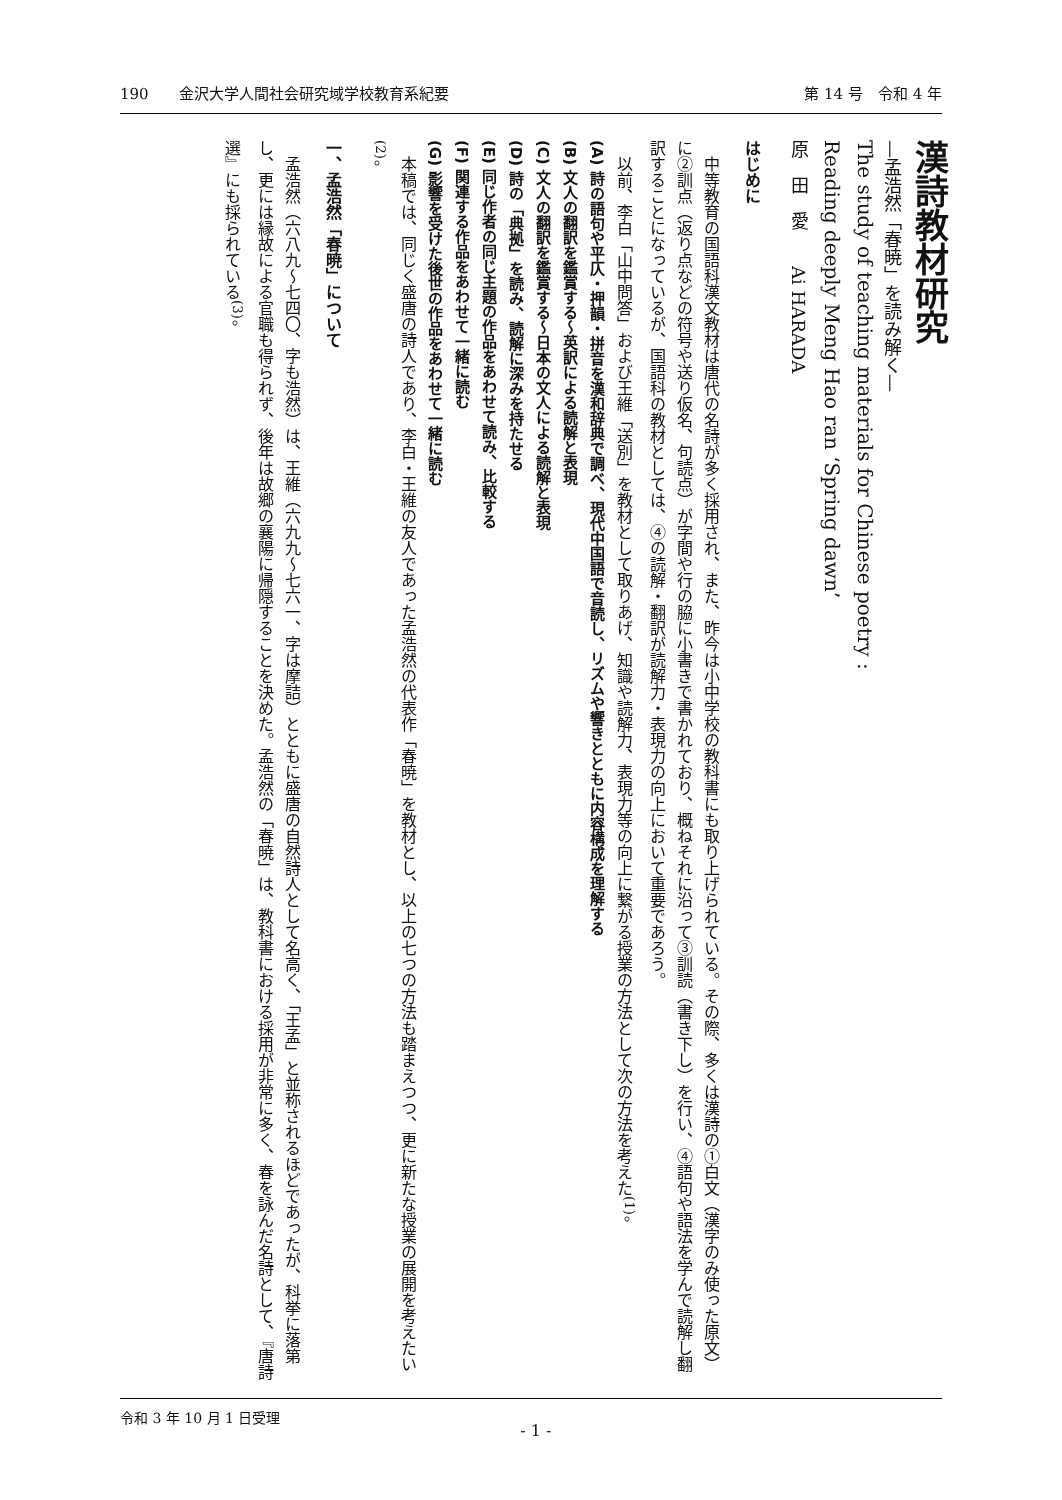190　　金沢大学人間社会研究域学校教育系紀要 第 14 号　令和 4 年
漢詩教材研究
—孟浩然「春暁」を読み解く—
The study of teaching materials for Chinese poetry :
Reading deeply Meng Hao ran ‘Spring dawn’
原　田　愛　　Ai HARADA
はじめに
中等教育の国語科漢文教材は唐代の名詩が多く採用され、また、昨今は小中学校の教科書にも取り上げられている。その際、多くは漢詩の①白文（漢字のみ使った原文）に②訓点（返り点などの符号や送り仮名、句読点）が字間や行の脇に小書きで書かれており、概ねそれに沿って③訓読（書き下し）を行い、④語句や語法を学んで読解し翻訳することになっているが、国語科の教材としては、④の読解・翻訳が読解力・表現力の向上において重要であろう。
以前、李白「山中問答」および王維「送別」を教材として取りあげ、知識や読解力、表現力等の向上に繋がる授業の方法として次の方法を考えた<sup>(1)</sup>。
(A) 詩の語句や平仄・押韻・拼音を漢和辞典で調べ、現代中国語で音読し、リズムや響きとともに内容構成を理解する
(B) 文人の翻訳を鑑賞する～英訳による読解と表現
(C) 文人の翻訳を鑑賞する～日本の文人による読解と表現
(D) 詩の「典拠」を読み、読解に深みを持たせる
(E) 同じ作者の同じ主題の作品をあわせて読み、比較する
(F) 関連する作品をあわせて一緒に読む
(G) 影響を受けた後世の作品をあわせて一緒に読む
本稿では、同じく盛唐の詩人であり、李白・王維の友人であった孟浩然の代表作「春暁」を教材とし、以上の七つの方法も踏まえつつ、更に新たな授業の展開を考えたい<sup>(2)</sup>。
一、孟浩然「春暁」について
孟浩然（六八九～七四〇、字も浩然）は、王維（六九九～七六一、字は摩詰）とともに盛唐の自然詩人として名高く、「王孟」と並称されるほどであったが、科挙に落第し、更には縁故による官職も得られず、後年は故郷の襄陽に帰隠することを決めた。孟浩然の「春暁」は、教科書における採用が非常に多く、春を詠んだ名詩として、『唐詩選』にも採られている<sup>(3)</sup>。
令和 3 年 10 月 1 日受理 - 1 -